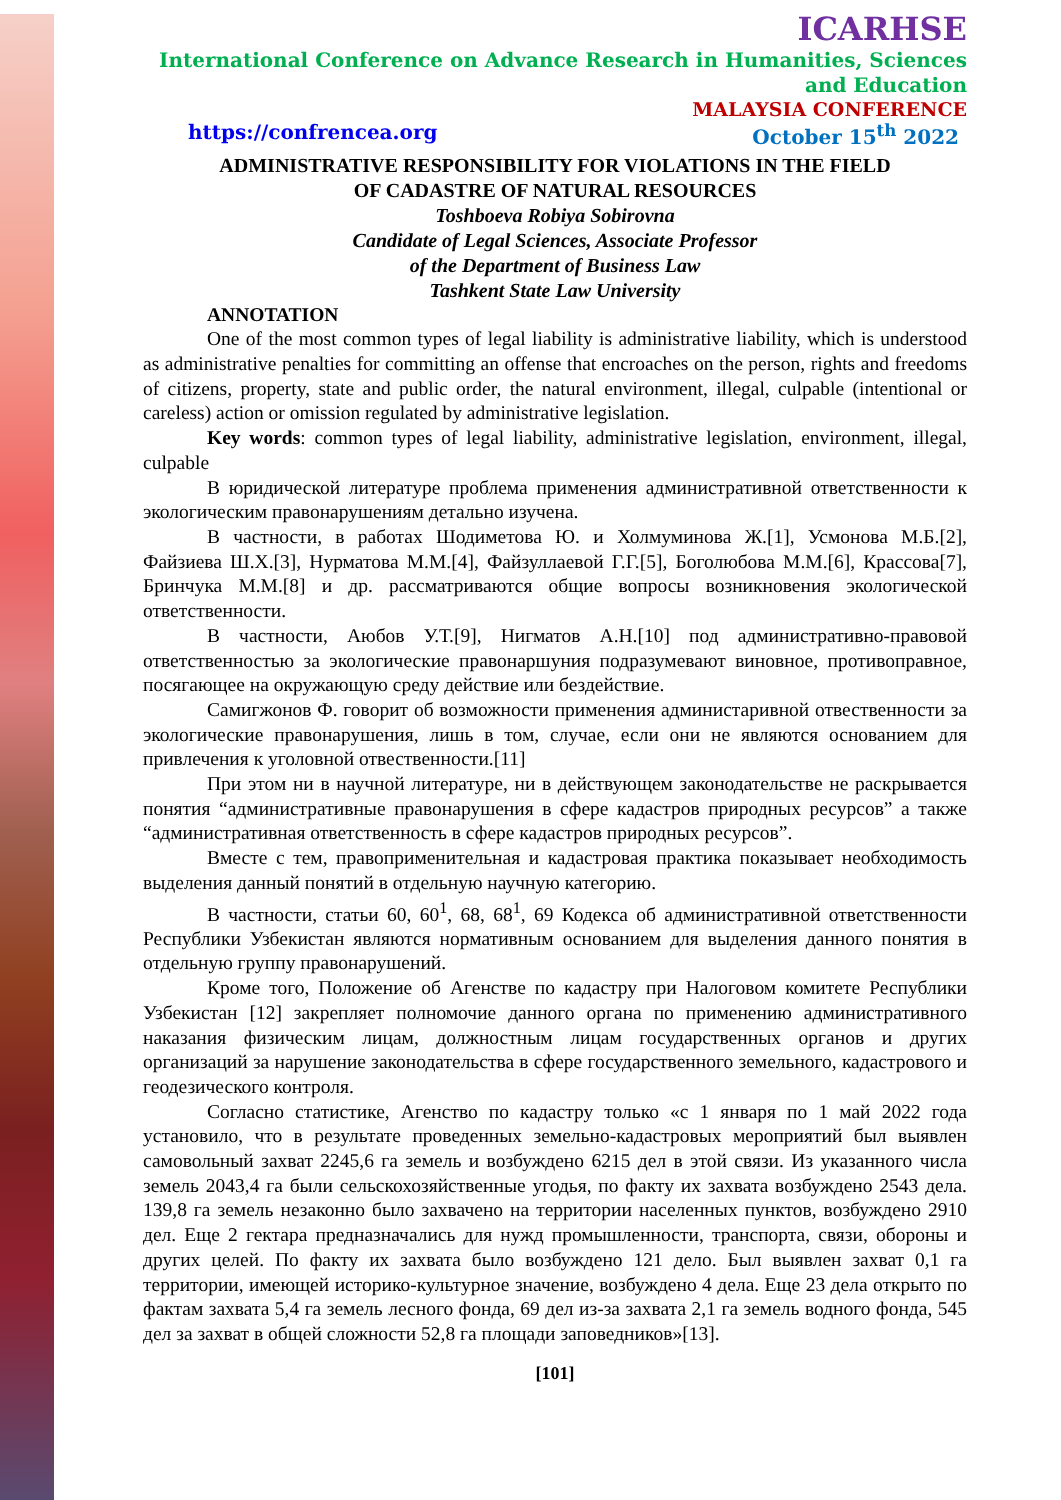ICARHSE
International Conference on Advance Research in Humanities, Sciences and Education
MALAYSIA CONFERENCE
https://confrencea.org October 15<sup>th</sup> 2022
ADMINISTRATIVE RESPONSIBILITY FOR VIOLATIONS IN THE FIELD
OF CADASTRE OF NATURAL RESOURCES
Toshboeva Robiya Sobirovna
Candidate of Legal Sciences, Associate Professor
of the Department of Business Law
Tashkent State Law University
ANNOTATION
One of the most common types of legal liability is administrative liability, which is understood as administrative penalties for committing an offense that encroaches on the person, rights and freedoms of citizens, property, state and public order, the natural environment, illegal, culpable (intentional or careless) action or omission regulated by administrative legislation.
Key words: common types of legal liability, administrative legislation, environment, illegal, culpable
В юридической литературе проблема применения административной ответственности к экологическим правонарушениям детально изучена.
В частности, в работах Шодиметова Ю. и Холмуминова Ж.[1], Усмонова М.Б.[2], Файзиева Ш.Х.[3], Нурматова М.М.[4], Файзуллаевой Г.Г.[5], Боголюбова М.М.[6], Крассова[7], Бринчука М.М.[8] и др. рассматриваются общие вопросы возникновения экологической ответственности.
В частности, Аюбов У.Т.[9], Нигматов А.Н.[10] под административно-правовой ответственностью за экологические правонаршуния подразумевают виновное, противоправное, посягающее на окружающую среду действие или бездействие.
Самигжонов Ф. говорит об возможности применения администаривной отвественности за экологические правонарушения, лишь в том, случае, если они не являются основанием для привлечения к уголовной отвественности.[11]
При этом ни в научной литературе, ни в действующем законодательстве не раскрывается понятия “административные правонарушения в сфере кадастров природных ресурсов” а также “административная ответственность в сфере кадастров природных ресурсов”.
Вместе с тем, правоприменительная и кадастровая практика показывает необходимость выделения данный понятий в отдельную научную категорию.
В частности, статьи 60, 60<sup>1</sup>, 68, 68<sup>1</sup>, 69 Кодекса об административной ответственности Республики Узбекистан являются нормативным основанием для выделения данного понятия в отдельную группу правонарушений.
Кроме того, Положение об Агенстве по кадастру при Налоговом комитете Республики Узбекистан [12] закрепляет полномочие данного органа по применению административного наказания физическим лицам, должностным лицам государственных органов и других организаций за нарушение законодательства в сфере государственного земельного, кадастрового и геодезического контроля.
Согласно статистике, Агенство по кадастру только «с 1 января по 1 май 2022 года установило, что в результате проведенных земельно-кадастровых мероприятий был выявлен самовольный захват 2245,6 га земель и возбуждено 6215 дел в этой связи. Из указанного числа земель 2043,4 га были сельскохозяйственные угодья, по факту их захвата возбуждено 2543 дела. 139,8 га земель незаконно было захвачено на территории населенных пунктов, возбуждено 2910 дел. Еще 2 гектара предназначались для нужд промышленности, транспорта, связи, обороны и других целей. По факту их захвата было возбуждено 121 дело. Был выявлен захват 0,1 га территории, имеющей историко-культурное значение, возбуждено 4 дела. Еще 23 дела открыто по фактам захвата 5,4 га земель лесного фонда, 69 дел из-за захвата 2,1 га земель водного фонда, 545 дел за захват в общей сложности 52,8 га площади заповедников»[13].
[101]